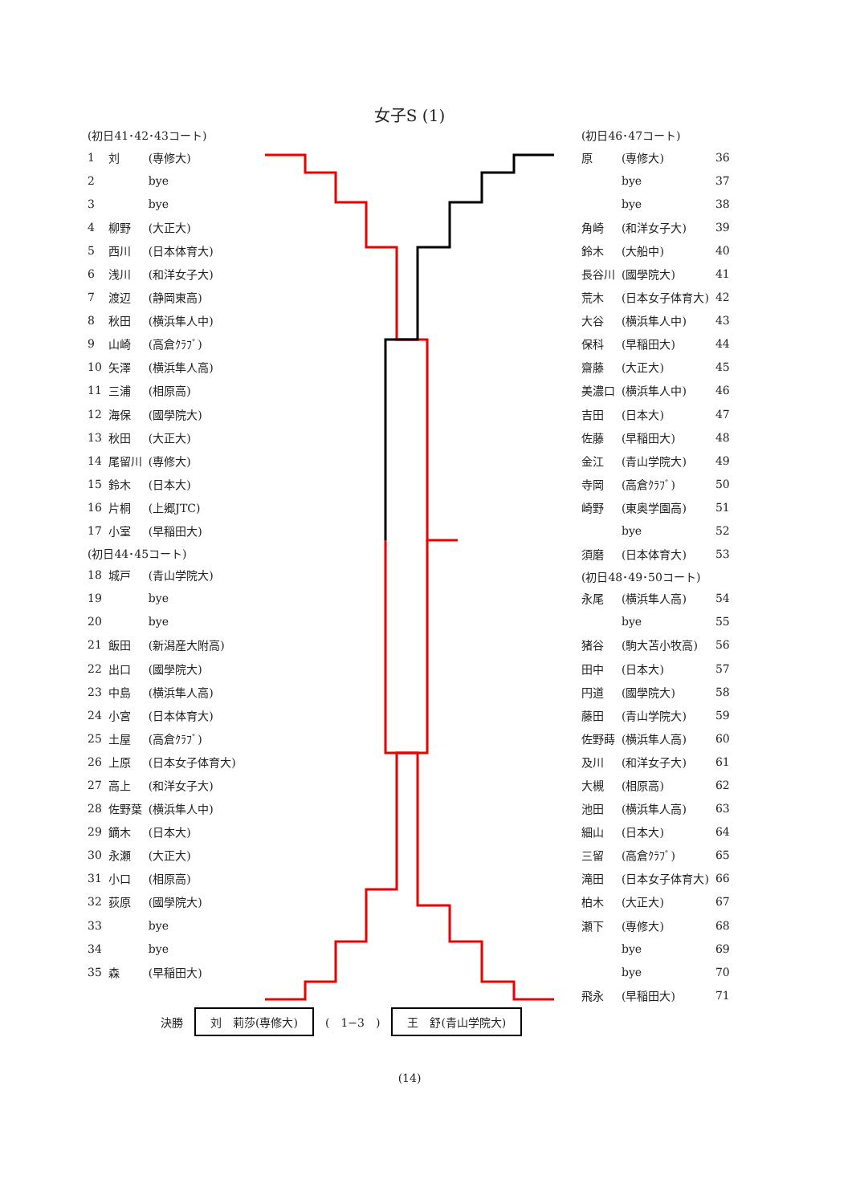女子S (1)
| (初日41･42･43コート) | | |
| 1 | 刘 | (専修大) |
| 2 | | bye |
| 3 | | bye |
| 4 | 柳野 | (大正大) |
| 5 | 西川 | (日本体育大) |
| 6 | 浅川 | (和洋女子大) |
| 7 | 渡辺 | (静岡東高) |
| 8 | 秋田 | (横浜隼人中) |
| 9 | 山崎 | (高倉ｸﾗﾌﾞ) |
| 10 | 矢澤 | (横浜隼人高) |
| 11 | 三浦 | (相原高) |
| 12 | 海保 | (國學院大) |
| 13 | 秋田 | (大正大) |
| 14 | 尾留川 | (専修大) |
| 15 | 鈴木 | (日本大) |
| 16 | 片桐 | (上郷JTC) |
| 17 | 小室 | (早稲田大) |
| (初日44･45コート) | | |
| 18 | 城戸 | (青山学院大) |
| 19 | | bye |
| 20 | | bye |
| 21 | 飯田 | (新潟産大附高) |
| 22 | 出口 | (國學院大) |
| 23 | 中島 | (横浜隼人高) |
| 24 | 小宮 | (日本体育大) |
| 25 | 土屋 | (高倉ｸﾗﾌﾞ) |
| 26 | 上原 | (日本女子体育大) |
| 27 | 高上 | (和洋女子大) |
| 28 | 佐野葉 | (横浜隼人中) |
| 29 | 鏑木 | (日本大) |
| 30 | 永瀬 | (大正大) |
| 31 | 小口 | (相原高) |
| 32 | 荻原 | (國學院大) |
| 33 | | bye |
| 34 | | bye |
| 35 | 森 | (早稲田大) |
| (初日46･47コート) | | |
| 原 | (専修大) | 36 |
| | bye | 37 |
| | bye | 38 |
| 角崎 | (和洋女子大) | 39 |
| 鈴木 | (大船中) | 40 |
| 長谷川 | (國學院大) | 41 |
| 荒木 | (日本女子体育大) | 42 |
| 大谷 | (横浜隼人中) | 43 |
| 保科 | (早稲田大) | 44 |
| 齋藤 | (大正大) | 45 |
| 美濃口 | (横浜隼人中) | 46 |
| 吉田 | (日本大) | 47 |
| 佐藤 | (早稲田大) | 48 |
| 金江 | (青山学院大) | 49 |
| 寺岡 | (高倉ｸﾗﾌﾞ) | 50 |
| 崎野 | (東奥学園高) | 51 |
| | bye | 52 |
| 須磨 | (日本体育大) | 53 |
| (初日48･49･50コート) | | |
| 永尾 | (横浜隼人高) | 54 |
| | bye | 55 |
| 猪谷 | (駒大苫小牧高) | 56 |
| 田中 | (日本大) | 57 |
| 円道 | (國學院大) | 58 |
| 藤田 | (青山学院大) | 59 |
| 佐野蒔 | (横浜隼人高) | 60 |
| 及川 | (和洋女子大) | 61 |
| 大槻 | (相原高) | 62 |
| 池田 | (横浜隼人高) | 63 |
| 細山 | (日本大) | 64 |
| 三留 | (高倉ｸﾗﾌﾞ) | 65 |
| 滝田 | (日本女子体育大) | 66 |
| 柏木 | (大正大) | 67 |
| 瀬下 | (専修大) | 68 |
| | bye | 69 |
| | bye | 70 |
| 飛永 | (早稲田大) | 71 |
決勝 刘　莉莎(専修大) (　1−3　) 王　舒(青山学院大)
(14)